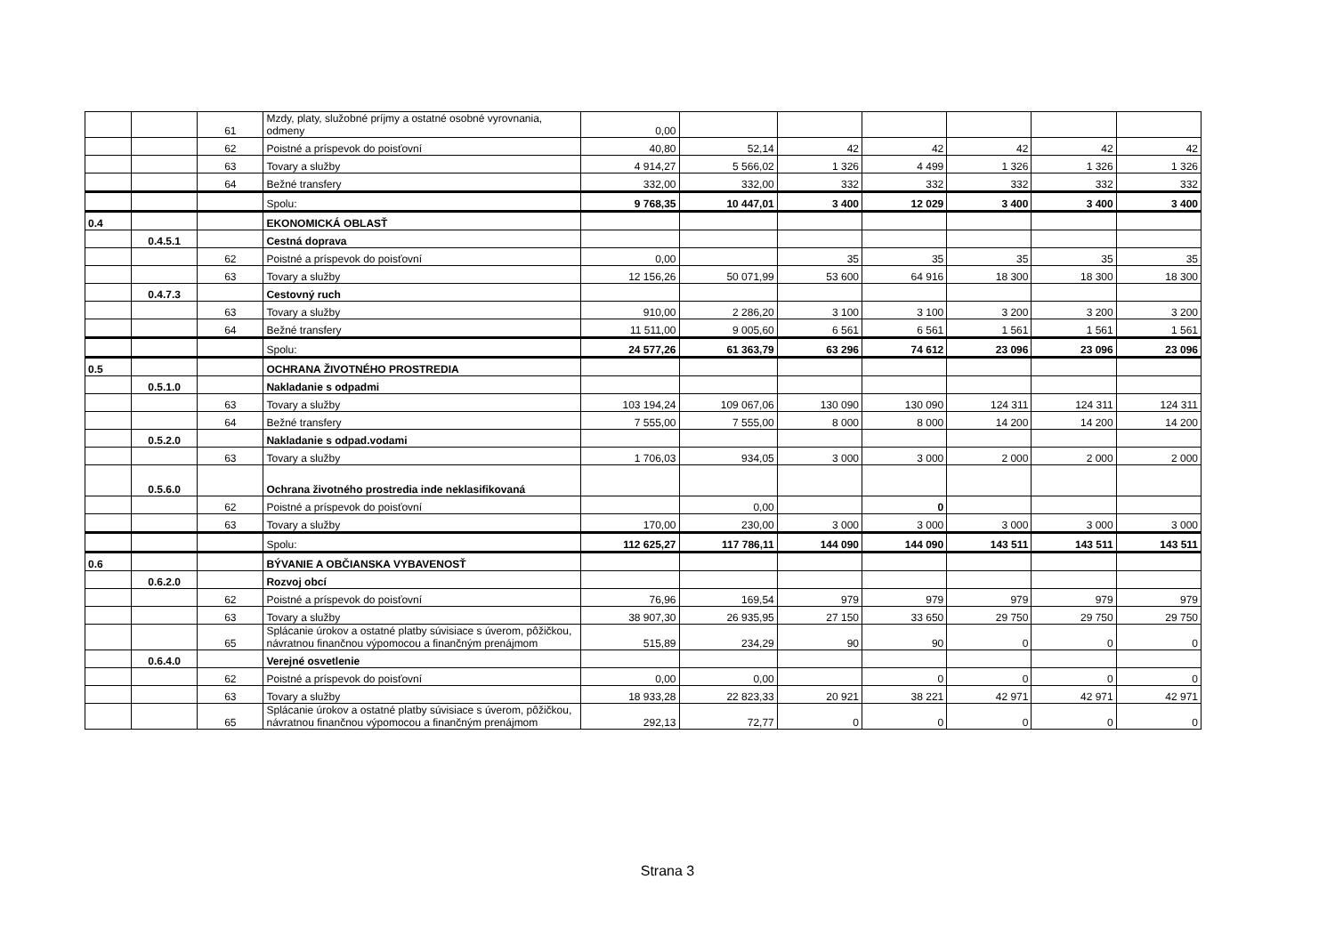| | | 61 | Mzdy, platy, služobné príjmy a ostatné osobné vyrovnania, odmeny | 0,00 | | | | | | |
| | | 62 | Poistné a príspevok do poisťovní | 40,80 | 52,14 | 42 | 42 | 42 | 42 | 42 |
| | | 63 | Tovary a služby | 4 914,27 | 5 566,02 | 1 326 | 4 499 | 1 326 | 1 326 | 1 326 |
| | | 64 | Bežné transfery | 332,00 | 332,00 | 332 | 332 | 332 | 332 | 332 |
| | | | Spolu: | 9 768,35 | 10 447,01 | 3 400 | 12 029 | 3 400 | 3 400 | 3 400 |
| 0.4 | | | EKONOMICKÁ OBLASŤ | | | | | | | |
| | 0.4.5.1 | | Cestná doprava | | | | | | | |
| | | 62 | Poistné a príspevok do poisťovní | 0,00 | | 35 | 35 | 35 | 35 | 35 |
| | | 63 | Tovary a služby | 12 156,26 | 50 071,99 | 53 600 | 64 916 | 18 300 | 18 300 | 18 300 |
| | 0.4.7.3 | | Cestovný ruch | | | | | | | |
| | | 63 | Tovary a služby | 910,00 | 2 286,20 | 3 100 | 3 100 | 3 200 | 3 200 | 3 200 |
| | | 64 | Bežné transfery | 11 511,00 | 9 005,60 | 6 561 | 6 561 | 1 561 | 1 561 | 1 561 |
| | | | Spolu: | 24 577,26 | 61 363,79 | 63 296 | 74 612 | 23 096 | 23 096 | 23 096 |
| 0.5 | | | OCHRANA ŽIVOTNÉHO PROSTREDIA | | | | | | | |
| | 0.5.1.0 | | Nakladanie s odpadmi | | | | | | | |
| | | 63 | Tovary a služby | 103 194,24 | 109 067,06 | 130 090 | 130 090 | 124 311 | 124 311 | 124 311 |
| | | 64 | Bežné transfery | 7 555,00 | 7 555,00 | 8 000 | 8 000 | 14 200 | 14 200 | 14 200 |
| | 0.5.2.0 | | Nakladanie s odpad.vodami | | | | | | | |
| | | 63 | Tovary a služby | 1 706,03 | 934,05 | 3 000 | 3 000 | 2 000 | 2 000 | 2 000 |
| | 0.5.6.0 | | Ochrana životného prostredia inde neklasifikovaná | | | | | | | |
| | | 62 | Poistné a príspevok do poisťovní | | 0,00 | | 0 | | | |
| | | 63 | Tovary a služby | 170,00 | 230,00 | 3 000 | 3 000 | 3 000 | 3 000 | 3 000 |
| | | | Spolu: | 112 625,27 | 117 786,11 | 144 090 | 144 090 | 143 511 | 143 511 | 143 511 |
| 0.6 | | | BÝVANIE A OBČIANSKA VYBAVENOSŤ | | | | | | | |
| | 0.6.2.0 | | Rozvoj obcí | | | | | | | |
| | | 62 | Poistné a príspevok do poisťovní | 76,96 | 169,54 | 979 | 979 | 979 | 979 | 979 |
| | | 63 | Tovary a služby | 38 907,30 | 26 935,95 | 27 150 | 33 650 | 29 750 | 29 750 | 29 750 |
| | | 65 | Splácanie úrokov a ostatné platby súvisiace s úverom, pôžičkou, návratnou finančnou výpomocou a finančným prenájmom | 515,89 | 234,29 | 90 | 90 | 0 | 0 | 0 |
| | 0.6.4.0 | | Verejné osvetlenie | | | | | | | |
| | | 62 | Poistné a príspevok do poisťovní | 0,00 | 0,00 | | 0 | 0 | 0 | 0 |
| | | 63 | Tovary a služby | 18 933,28 | 22 823,33 | 20 921 | 38 221 | 42 971 | 42 971 | 42 971 |
| | | 65 | Splácanie úrokov a ostatné platby súvisiace s úverom, pôžičkou, návratnou finančnou výpomocou a finančným prenájmom | 292,13 | 72,77 | 0 | 0 | 0 | 0 | 0 |
Strana 3